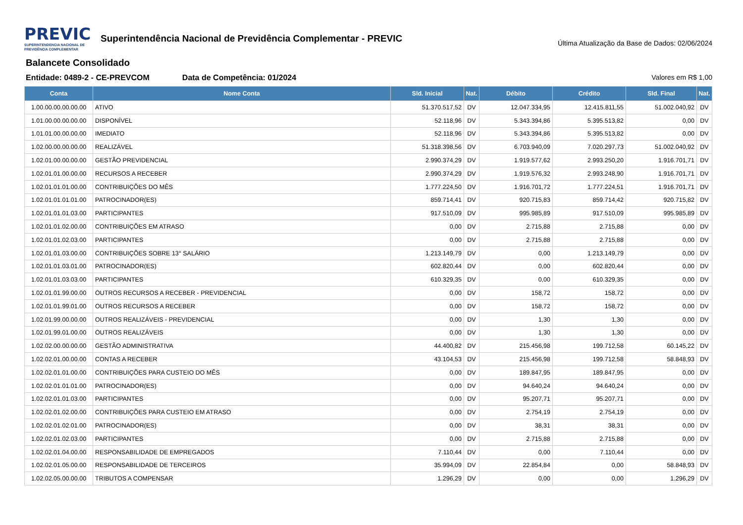PREVIC
SUPERINTENDENCIA NACIONAL DE PREVIDÊNCIA COMPLEMENTAR
Superintendência Nacional de Previdência Complementar - PREVIC
Última Atualização da Base de Dados: 02/06/2024
Balancete Consolidado
Entidade: 0489-2 - CE-PREVCOM Data de Competência: 01/2024 Valores em R$ 1,00
| Conta | Nome Conta | Sld. Inicial | Nat. | Débito | Crédito | Sld. Final | Nat. |
| --- | --- | --- | --- | --- | --- | --- | --- |
| 1.00.00.00.00.00.00 | ATIVO | 51.370.517,52 | DV | 12.047.334,95 | 12.415.811,55 | 51.002.040,92 | DV |
| 1.01.00.00.00.00.00 | DISPONÍVEL | 52.118,96 | DV | 5.343.394,86 | 5.395.513,82 | 0,00 | DV |
| 1.01.01.00.00.00.00 | IMEDIATO | 52.118,96 | DV | 5.343.394,86 | 5.395.513,82 | 0,00 | DV |
| 1.02.00.00.00.00.00 | REALIZÁVEL | 51.318.398,56 | DV | 6.703.940,09 | 7.020.297,73 | 51.002.040,92 | DV |
| 1.02.01.00.00.00.00 | GESTÃO PREVIDENCIAL | 2.990.374,29 | DV | 1.919.577,62 | 2.993.250,20 | 1.916.701,71 | DV |
| 1.02.01.01.00.00.00 | RECURSOS A RECEBER | 2.990.374,29 | DV | 1.919.576,32 | 2.993.248,90 | 1.916.701,71 | DV |
| 1.02.01.01.01.00.00 | CONTRIBUIÇÕES DO MÊS | 1.777.224,50 | DV | 1.916.701,72 | 1.777.224,51 | 1.916.701,71 | DV |
| 1.02.01.01.01.01.00 | PATROCINADOR(ES) | 859.714,41 | DV | 920.715,83 | 859.714,42 | 920.715,82 | DV |
| 1.02.01.01.01.03.00 | PARTICIPANTES | 917.510,09 | DV | 995.985,89 | 917.510,09 | 995.985,89 | DV |
| 1.02.01.01.02.00.00 | CONTRIBUIÇÕES EM ATRASO | 0,00 | DV | 2.715,88 | 2.715,88 | 0,00 | DV |
| 1.02.01.01.02.03.00 | PARTICIPANTES | 0,00 | DV | 2.715,88 | 2.715,88 | 0,00 | DV |
| 1.02.01.01.03.00.00 | CONTRIBUIÇÕES SOBRE 13° SALÁRIO | 1.213.149,79 | DV | 0,00 | 1.213.149,79 | 0,00 | DV |
| 1.02.01.01.03.01.00 | PATROCINADOR(ES) | 602.820,44 | DV | 0,00 | 602.820,44 | 0,00 | DV |
| 1.02.01.01.03.03.00 | PARTICIPANTES | 610.329,35 | DV | 0,00 | 610.329,35 | 0,00 | DV |
| 1.02.01.01.99.00.00 | OUTROS RECURSOS A RECEBER - PREVIDENCIAL | 0,00 | DV | 158,72 | 158,72 | 0,00 | DV |
| 1.02.01.01.99.01.00 | OUTROS RECURSOS A RECEBER | 0,00 | DV | 158,72 | 158,72 | 0,00 | DV |
| 1.02.01.99.00.00.00 | OUTROS REALIZÁVEIS - PREVIDENCIAL | 0,00 | DV | 1,30 | 1,30 | 0,00 | DV |
| 1.02.01.99.01.00.00 | OUTROS REALIZÁVEIS | 0,00 | DV | 1,30 | 1,30 | 0,00 | DV |
| 1.02.02.00.00.00.00 | GESTÃO ADMINISTRATIVA | 44.400,82 | DV | 215.456,98 | 199.712,58 | 60.145,22 | DV |
| 1.02.02.01.00.00.00 | CONTAS A RECEBER | 43.104,53 | DV | 215.456,98 | 199.712,58 | 58.848,93 | DV |
| 1.02.02.01.01.00.00 | CONTRIBUIÇÕES PARA CUSTEIO DO MÊS | 0,00 | DV | 189.847,95 | 189.847,95 | 0,00 | DV |
| 1.02.02.01.01.01.00 | PATROCINADOR(ES) | 0,00 | DV | 94.640,24 | 94.640,24 | 0,00 | DV |
| 1.02.02.01.01.03.00 | PARTICIPANTES | 0,00 | DV | 95.207,71 | 95.207,71 | 0,00 | DV |
| 1.02.02.01.02.00.00 | CONTRIBUIÇÕES PARA CUSTEIO EM ATRASO | 0,00 | DV | 2.754,19 | 2.754,19 | 0,00 | DV |
| 1.02.02.01.02.01.00 | PATROCINADOR(ES) | 0,00 | DV | 38,31 | 38,31 | 0,00 | DV |
| 1.02.02.01.02.03.00 | PARTICIPANTES | 0,00 | DV | 2.715,88 | 2.715,88 | 0,00 | DV |
| 1.02.02.01.04.00.00 | RESPONSABILIDADE DE EMPREGADOS | 7.110,44 | DV | 0,00 | 7.110,44 | 0,00 | DV |
| 1.02.02.01.05.00.00 | RESPONSABILIDADE DE TERCEIROS | 35.994,09 | DV | 22.854,84 | 0,00 | 58.848,93 | DV |
| 1.02.02.05.00.00.00 | TRIBUTOS A COMPENSAR | 1.296,29 | DV | 0,00 | 0,00 | 1.296,29 | DV |